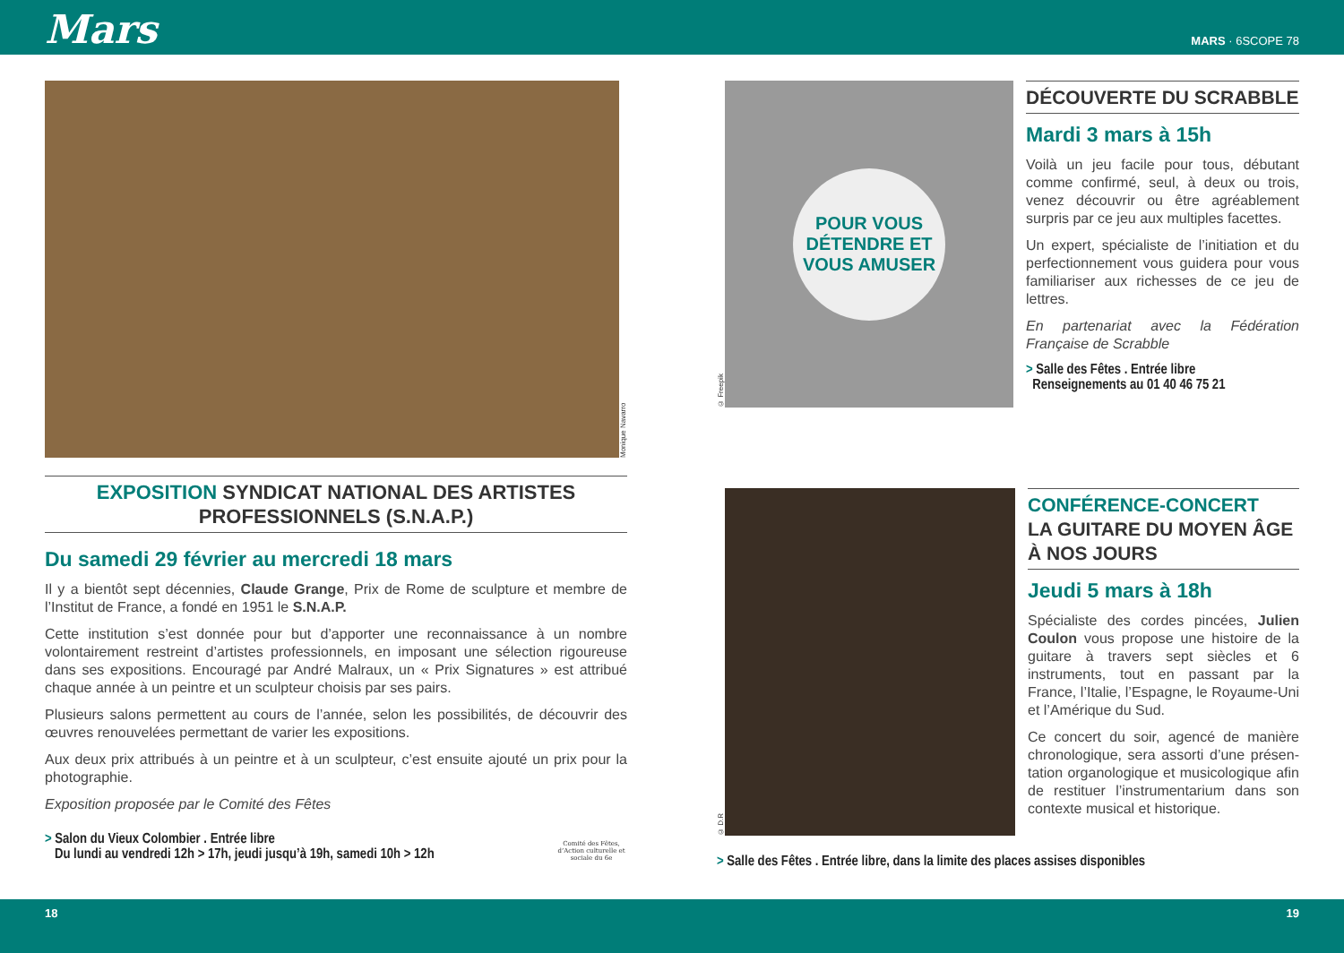Mars
MARS · 6SCOPE 78
Monique Navarro
EXPOSITION SYNDICAT NATIONAL DES ARTISTES PROFESSIONNELS (S.N.A.P.)
Du samedi 29 février au mercredi 18 mars
Il y a bientôt sept décennies, Claude Grange, Prix de Rome de sculpture et membre de l’Institut de France, a fondé en 1951 le S.N.A.P.
Cette institution s’est donnée pour but d’apporter une reconnaissance à un nombre volontairement restreint d’artistes professionnels, en imposant une sélection rigoureuse dans ses expositions. Encouragé par André Malraux, un « Prix Signatures » est attribué chaque année à un peintre et un sculpteur choisis par ses pairs.
Plusieurs salons permettent au cours de l’année, selon les possibilités, de découvrir des œuvres renouvelées permettant de varier les expositions.
Aux deux prix attribués à un peintre et à un sculpteur, c’est ensuite ajouté un prix pour la photographie.
Exposition proposée par le Comité des Fêtes
> Salon du Vieux Colombier . Entrée libre
Du lundi au vendredi 12h > 17h, jeudi jusqu’à 19h, samedi 10h > 12h
Comité des Fêtes, d’Action culturelle et sociale du 6e
© Freepik
POUR VOUS DÉTENDRE ET VOUS AMUSER
DÉCOUVERTE DU SCRABBLE
Mardi 3 mars à 15h
Voilà un jeu facile pour tous, débutant comme confirmé, seul, à deux ou trois, venez découvrir ou être agréablement surpris par ce jeu aux multiples facettes.
Un expert, spécialiste de l’initiation et du perfectionnement vous guidera pour vous familiariser aux richesses de ce jeu de lettres.
En partenariat avec la Fédération Française de Scrabble
> Salle des Fêtes . Entrée libre
Renseignements au 01 40 46 75 21
© D.R
CONFÉRENCE-CONCERT
LA GUITARE DU MOYEN ÂGE À NOS JOURS
Jeudi 5 mars à 18h
Spécialiste des cordes pincées, Julien Coulon vous propose une histoire de la guitare à travers sept siècles et 6 instruments, tout en passant par la France, l’Italie, l’Espagne, le Royaume-Uni et l’Amérique du Sud.
Ce concert du soir, agencé de manière chronologique, sera assorti d’une présen-tation organologique et musicologique afin de restituer l’instrumentarium dans son contexte musical et historique.
> Salle des Fêtes . Entrée libre, dans la limite des places assises disponibles
18 19